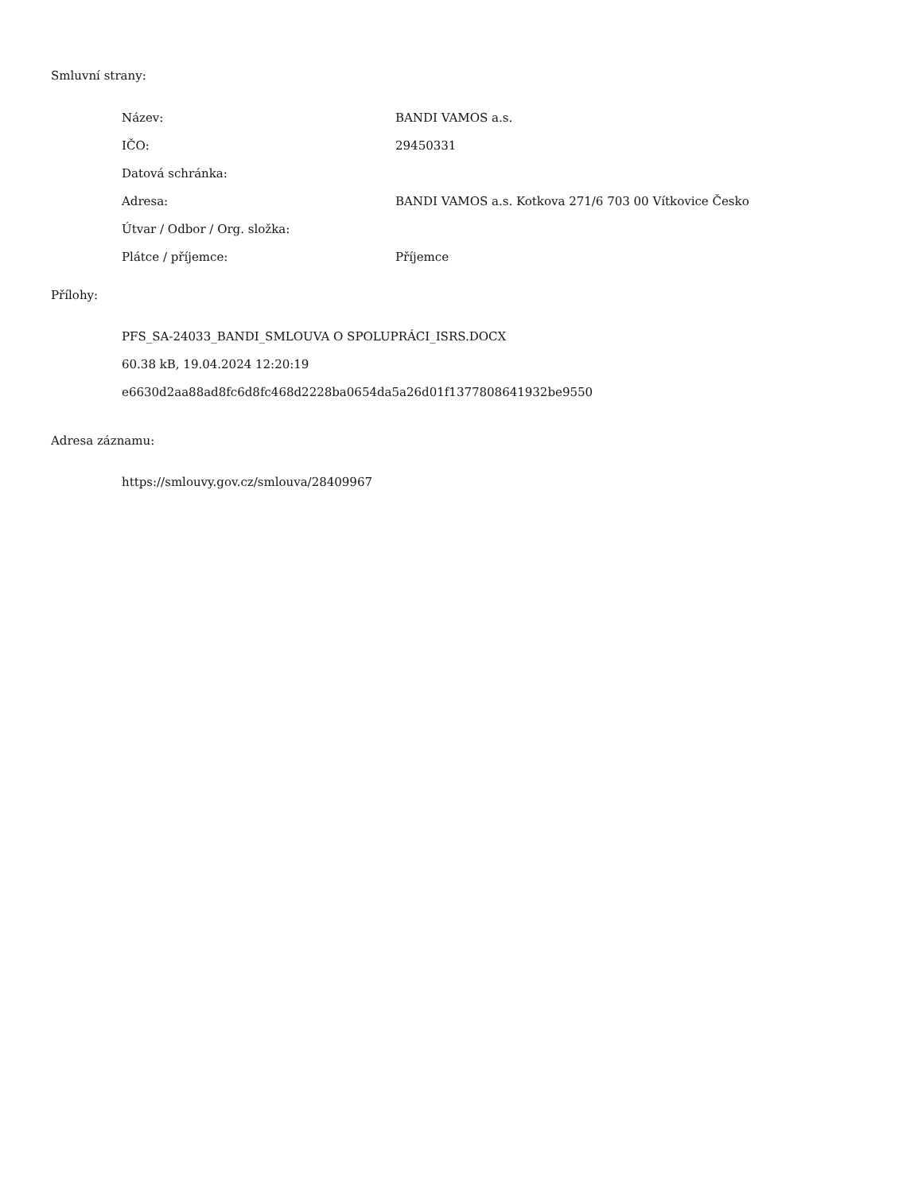Smluvní strany:
| Název: | BANDI VAMOS a.s. |
| IČO: | 29450331 |
| Datová schránka: | |
| Adresa: | BANDI VAMOS a.s. Kotkova 271/6 703 00 Vítkovice Česko |
| Útvar / Odbor / Org. složka: | |
| Plátce / příjemce: | Příjemce |
Přílohy:
PFS_SA-24033_BANDI_SMLOUVA O SPOLUPRÁCI_ISRS.DOCX
60.38 kB, 19.04.2024 12:20:19
e6630d2aa88ad8fc6d8fc468d2228ba0654da5a26d01f1377808641932be9550
Adresa záznamu:
https://smlouvy.gov.cz/smlouva/28409967